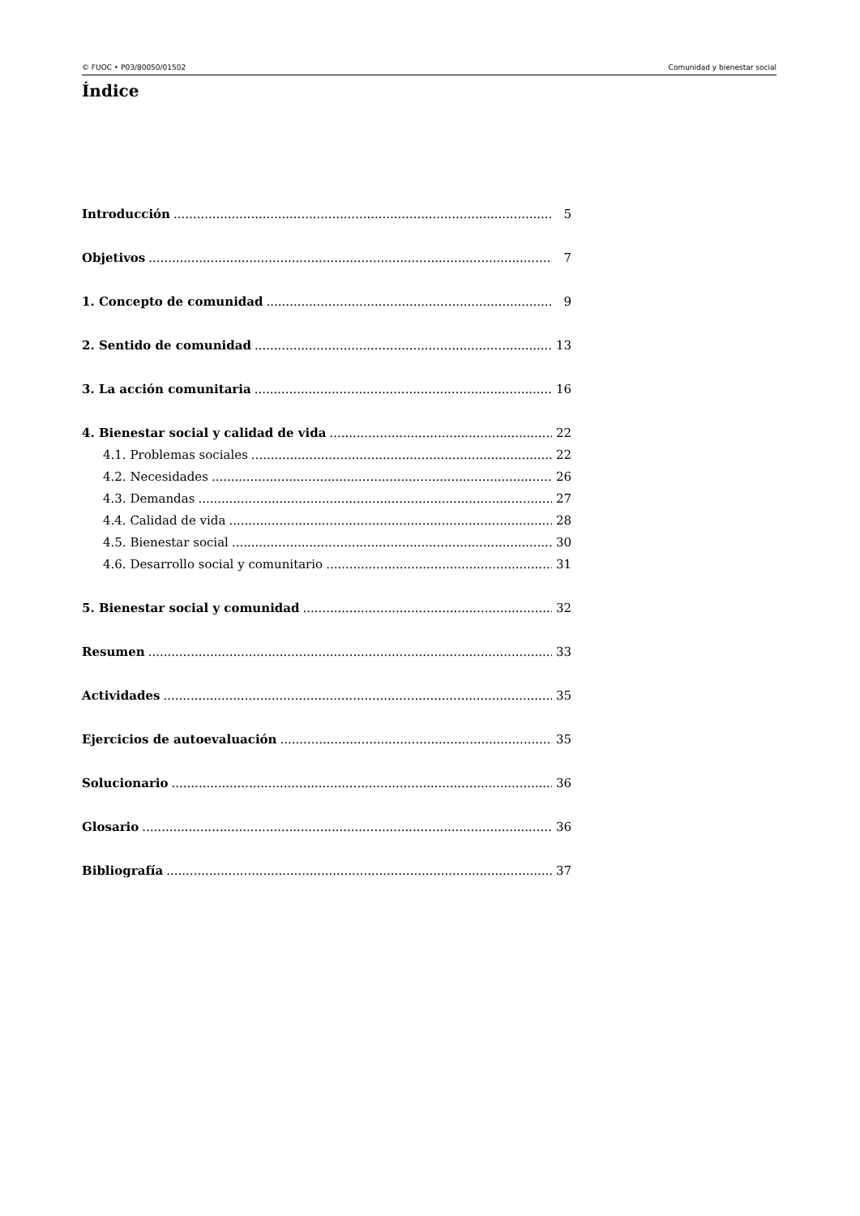© FUOC • P03/80050/01502 Comunidad y bienestar social
Índice
Introducción 5
Objetivos 7
1. Concepto de comunidad 9
2. Sentido de comunidad 13
3. La acción comunitaria 16
4. Bienestar social y calidad de vida 22
4.1. Problemas sociales 22
4.2. Necesidades 26
4.3. Demandas 27
4.4. Calidad de vida 28
4.5. Bienestar social 30
4.6. Desarrollo social y comunitario 31
5. Bienestar social y comunidad 32
Resumen 33
Actividades 35
Ejercicios de autoevaluación 35
Solucionario 36
Glosario 36
Bibliografía 37